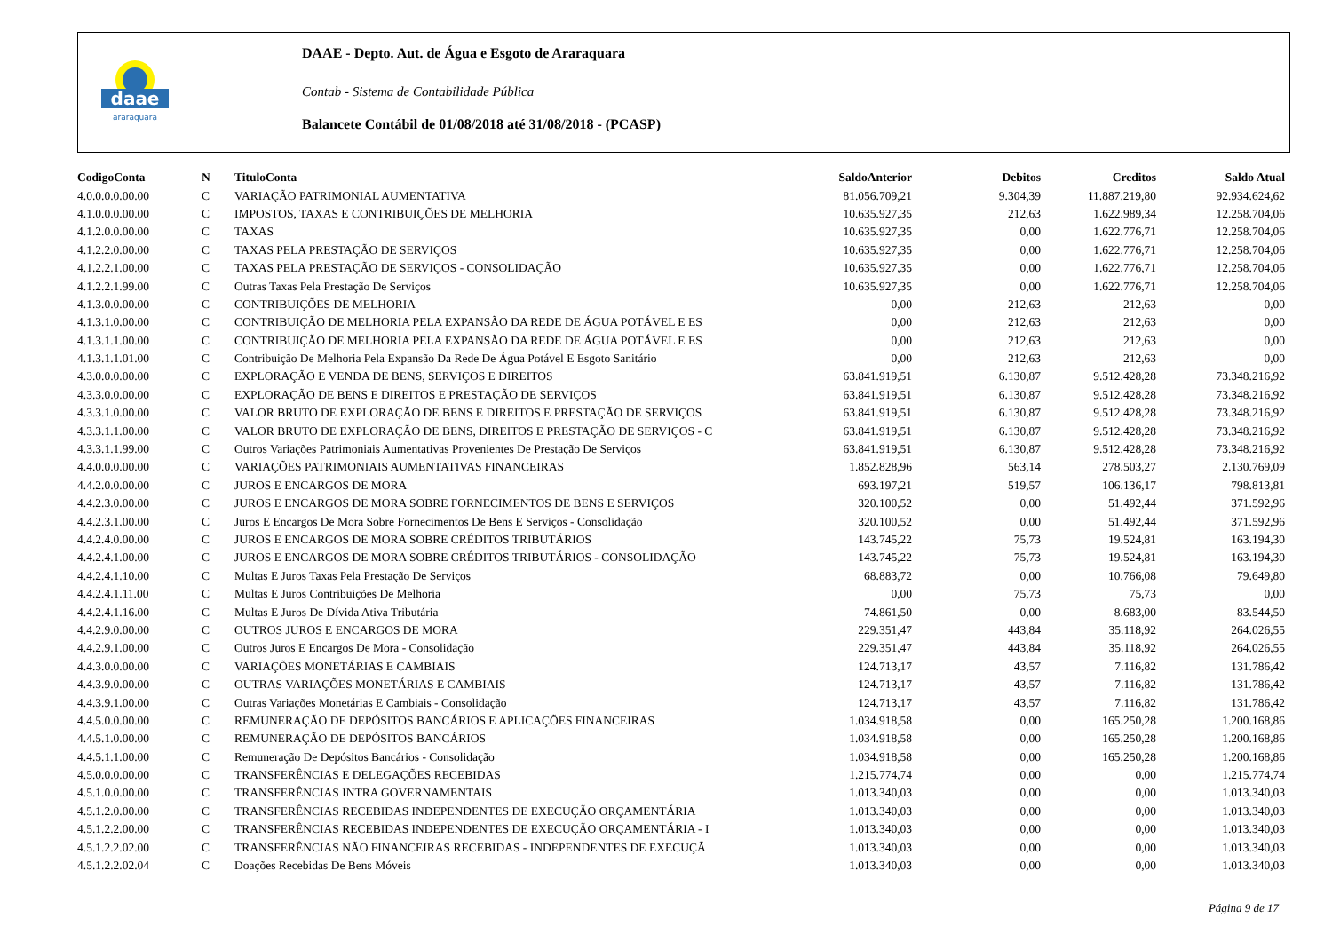daae
araraquara
DAAE - Depto. Aut. de Água e Esgoto de Araraquara
Contab - Sistema de Contabilidade Pública
Balancete Contábil de 01/08/2018 até 31/08/2018 - (PCASP)
| CodigoConta | N | TituloConta | SaldoAnterior | Debitos | Creditos | Saldo Atual |
| --- | --- | --- | --- | --- | --- | --- |
| 4.0.0.0.0.00.00 | C | VARIAÇÃO PATRIMONIAL AUMENTATIVA | 81.056.709,21 | 9.304,39 | 11.887.219,80 | 92.934.624,62 |
| 4.1.0.0.0.00.00 | C | IMPOSTOS, TAXAS E CONTRIBUIÇÕES DE MELHORIA | 10.635.927,35 | 212,63 | 1.622.989,34 | 12.258.704,06 |
| 4.1.2.0.0.00.00 | C | TAXAS | 10.635.927,35 | 0,00 | 1.622.776,71 | 12.258.704,06 |
| 4.1.2.2.0.00.00 | C | TAXAS PELA PRESTAÇÃO DE SERVIÇOS | 10.635.927,35 | 0,00 | 1.622.776,71 | 12.258.704,06 |
| 4.1.2.2.1.00.00 | C | TAXAS PELA PRESTAÇÃO DE SERVIÇOS - CONSOLIDAÇÃO | 10.635.927,35 | 0,00 | 1.622.776,71 | 12.258.704,06 |
| 4.1.2.2.1.99.00 | C | Outras Taxas Pela Prestação De Serviços | 10.635.927,35 | 0,00 | 1.622.776,71 | 12.258.704,06 |
| 4.1.3.0.0.00.00 | C | CONTRIBUIÇÕES DE MELHORIA | 0,00 | 212,63 | 212,63 | 0,00 |
| 4.1.3.1.0.00.00 | C | CONTRIBUIÇÃO DE MELHORIA PELA EXPANSÃO DA REDE DE ÁGUA POTÁVEL E ES | 0,00 | 212,63 | 212,63 | 0,00 |
| 4.1.3.1.1.00.00 | C | CONTRIBUIÇÃO DE MELHORIA PELA EXPANSÃO DA REDE DE ÁGUA POTÁVEL E ES | 0,00 | 212,63 | 212,63 | 0,00 |
| 4.1.3.1.1.01.00 | C | Contribuição De Melhoria Pela Expansão Da Rede De Água Potável E Esgoto Sanitário | 0,00 | 212,63 | 212,63 | 0,00 |
| 4.3.0.0.0.00.00 | C | EXPLORAÇÃO E VENDA DE BENS, SERVIÇOS E DIREITOS | 63.841.919,51 | 6.130,87 | 9.512.428,28 | 73.348.216,92 |
| 4.3.3.0.0.00.00 | C | EXPLORAÇÃO DE BENS E DIREITOS E PRESTAÇÃO DE SERVIÇOS | 63.841.919,51 | 6.130,87 | 9.512.428,28 | 73.348.216,92 |
| 4.3.3.1.0.00.00 | C | VALOR BRUTO DE EXPLORAÇÃO DE BENS E DIREITOS E PRESTAÇÃO DE SERVIÇOS | 63.841.919,51 | 6.130,87 | 9.512.428,28 | 73.348.216,92 |
| 4.3.3.1.1.00.00 | C | VALOR BRUTO DE EXPLORAÇÃO DE BENS, DIREITOS E PRESTAÇÃO DE SERVIÇOS - C | 63.841.919,51 | 6.130,87 | 9.512.428,28 | 73.348.216,92 |
| 4.3.3.1.1.99.00 | C | Outros Variações Patrimoniais Aumentativas Provenientes De Prestação De Serviços | 63.841.919,51 | 6.130,87 | 9.512.428,28 | 73.348.216,92 |
| 4.4.0.0.0.00.00 | C | VARIAÇÕES PATRIMONIAIS AUMENTATIVAS FINANCEIRAS | 1.852.828,96 | 563,14 | 278.503,27 | 2.130.769,09 |
| 4.4.2.0.0.00.00 | C | JUROS E ENCARGOS DE MORA | 693.197,21 | 519,57 | 106.136,17 | 798.813,81 |
| 4.4.2.3.0.00.00 | C | JUROS E ENCARGOS DE MORA SOBRE FORNECIMENTOS DE BENS E SERVIÇOS | 320.100,52 | 0,00 | 51.492,44 | 371.592,96 |
| 4.4.2.3.1.00.00 | C | Juros E Encargos De Mora Sobre Fornecimentos De Bens E Serviços - Consolidação | 320.100,52 | 0,00 | 51.492,44 | 371.592,96 |
| 4.4.2.4.0.00.00 | C | JUROS E ENCARGOS DE MORA SOBRE CRÉDITOS TRIBUTÁRIOS | 143.745,22 | 75,73 | 19.524,81 | 163.194,30 |
| 4.4.2.4.1.00.00 | C | JUROS E ENCARGOS DE MORA SOBRE CRÉDITOS TRIBUTÁRIOS - CONSOLIDAÇÃO | 143.745,22 | 75,73 | 19.524,81 | 163.194,30 |
| 4.4.2.4.1.10.00 | C | Multas E Juros Taxas Pela Prestação De Serviços | 68.883,72 | 0,00 | 10.766,08 | 79.649,80 |
| 4.4.2.4.1.11.00 | C | Multas E Juros Contribuições De Melhoria | 0,00 | 75,73 | 75,73 | 0,00 |
| 4.4.2.4.1.16.00 | C | Multas E Juros De Dívida Ativa Tributária | 74.861,50 | 0,00 | 8.683,00 | 83.544,50 |
| 4.4.2.9.0.00.00 | C | OUTROS JUROS E ENCARGOS DE MORA | 229.351,47 | 443,84 | 35.118,92 | 264.026,55 |
| 4.4.2.9.1.00.00 | C | Outros Juros E Encargos De Mora - Consolidação | 229.351,47 | 443,84 | 35.118,92 | 264.026,55 |
| 4.4.3.0.0.00.00 | C | VARIAÇÕES MONETÁRIAS E CAMBIAIS | 124.713,17 | 43,57 | 7.116,82 | 131.786,42 |
| 4.4.3.9.0.00.00 | C | OUTRAS VARIAÇÕES MONETÁRIAS E CAMBIAIS | 124.713,17 | 43,57 | 7.116,82 | 131.786,42 |
| 4.4.3.9.1.00.00 | C | Outras Variações Monetárias E Cambiais - Consolidação | 124.713,17 | 43,57 | 7.116,82 | 131.786,42 |
| 4.4.5.0.0.00.00 | C | REMUNERAÇÃO DE DEPÓSITOS BANCÁRIOS E APLICAÇÕES FINANCEIRAS | 1.034.918,58 | 0,00 | 165.250,28 | 1.200.168,86 |
| 4.4.5.1.0.00.00 | C | REMUNERAÇÃO DE DEPÓSITOS BANCÁRIOS | 1.034.918,58 | 0,00 | 165.250,28 | 1.200.168,86 |
| 4.4.5.1.1.00.00 | C | Remuneração De Depósitos Bancários - Consolidação | 1.034.918,58 | 0,00 | 165.250,28 | 1.200.168,86 |
| 4.5.0.0.0.00.00 | C | TRANSFERÊNCIAS E DELEGAÇÕES RECEBIDAS | 1.215.774,74 | 0,00 | 0,00 | 1.215.774,74 |
| 4.5.1.0.0.00.00 | C | TRANSFERÊNCIAS INTRA GOVERNAMENTAIS | 1.013.340,03 | 0,00 | 0,00 | 1.013.340,03 |
| 4.5.1.2.0.00.00 | C | TRANSFERÊNCIAS RECEBIDAS INDEPENDENTES DE EXECUÇÃO ORÇAMENTÁRIA | 1.013.340,03 | 0,00 | 0,00 | 1.013.340,03 |
| 4.5.1.2.2.00.00 | C | TRANSFERÊNCIAS RECEBIDAS INDEPENDENTES DE EXECUÇÃO ORÇAMENTÁRIA - I | 1.013.340,03 | 0,00 | 0,00 | 1.013.340,03 |
| 4.5.1.2.2.02.00 | C | TRANSFERÊNCIAS NÃO FINANCEIRAS RECEBIDAS - INDEPENDENTES DE EXECUÇÃ | 1.013.340,03 | 0,00 | 0,00 | 1.013.340,03 |
| 4.5.1.2.2.02.04 | C | Doações Recebidas De Bens Móveis | 1.013.340,03 | 0,00 | 0,00 | 1.013.340,03 |
Página 9 de 17